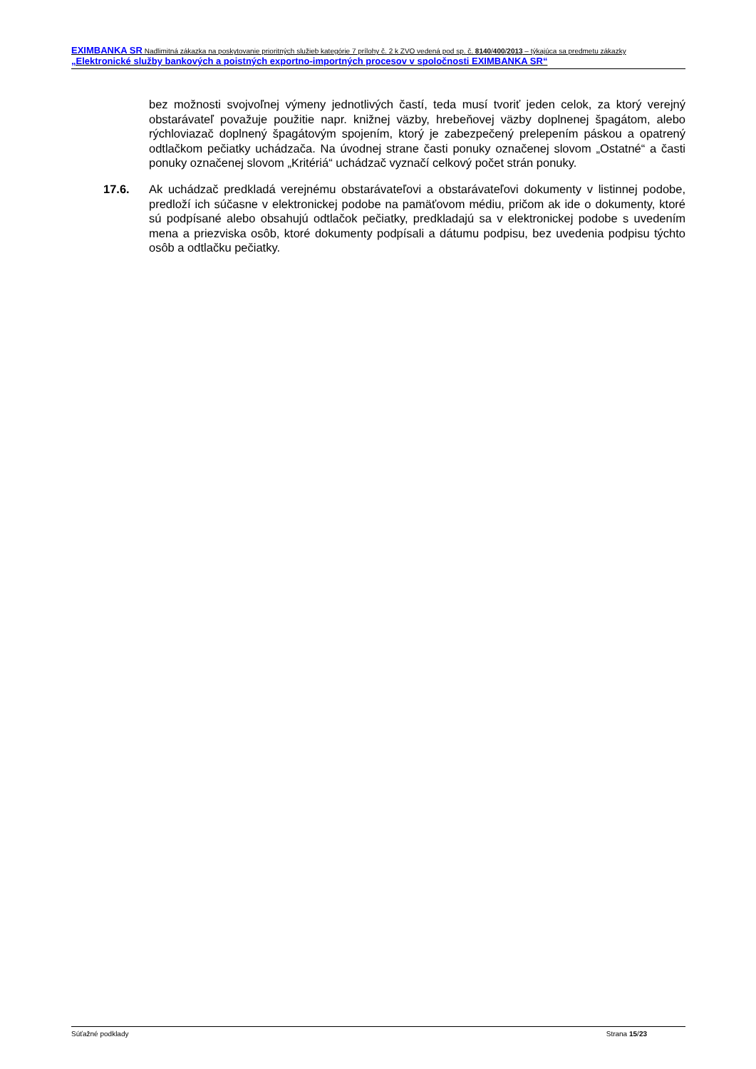EXIMBANKA SR Nadlimitná zákazka na poskytovanie prioritných služieb kategórie 7 prílohy č. 2 k ZVO vedená pod sp. č. 8140/400/2013 – týkajúca sa predmetu zákazky „Elektronické služby bankových a poistných exportno-importných procesov v spoločnosti EXIMBANKA SR“
bez možnosti svojvoľnej výmeny jednotlivých častí, teda musí tvoriť jeden celok, za ktorý verejný obstarávateľ považuje použitie napr. knižnej väzby, hrebeňovej väzby doplnenej špagátom, alebo rýchloviazač doplnený špagátovým spojením, ktorý je zabezpečený prelepením páskou a opatrený odtlačkom pečiatky uchádzača. Na úvodnej strane časti ponuky označenej slovom „Ostatné“ a časti ponuky označenej slovom „Kritériá“ uchádzač vyznačí celkový počet strán ponuky.
17.6. Ak uchádzač predkladá verejnému obstarávateľovi a obstarávateľovi dokumenty v listinnej podobe, predloží ich súčasne v elektronickej podobe na pamäťovom médiu, pričom ak ide o dokumenty, ktoré sú podpísané alebo obsahujú odtlačok pečiatky, predkladajú sa v elektronickej podobe s uvedením mena a priezviska osôb, ktoré dokumenty podpísali a dátumu podpisu, bez uvedenia podpisu týchto osôb a odtlačku pečiatky.
Súťažné podklady Strana 15/23